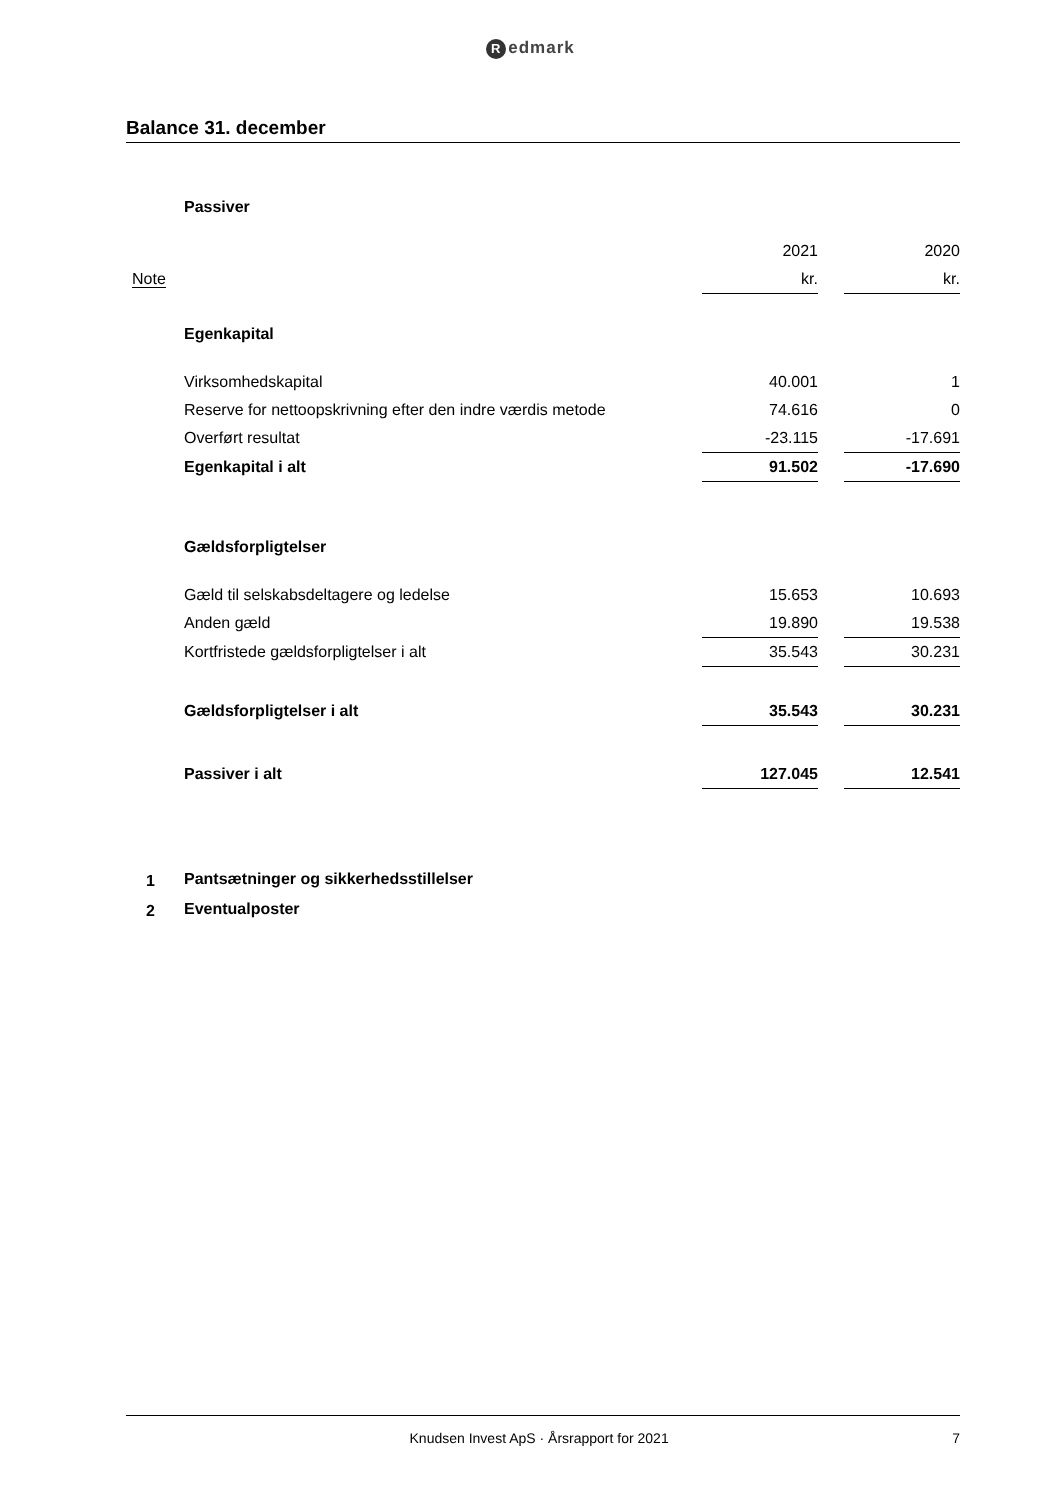Redmark
Balance 31. december
| | Passiver | | | |
| | | 2021 | | 2020 |
| Note | | kr. | | kr. |
| | Egenkapital | | | |
| | Virksomhedskapital | 40.001 | | 1 |
| | Reserve for nettoopskrivning efter den indre værdis metode | 74.616 | | 0 |
| | Overført resultat | -23.115 | | -17.691 |
| | Egenkapital i alt | 91.502 | | -17.690 |
| | Gældsforpligtelser | | | |
| | Gæld til selskabsdeltagere og ledelse | 15.653 | | 10.693 |
| | Anden gæld | 19.890 | | 19.538 |
| | Kortfristede gældsforpligtelser i alt | 35.543 | | 30.231 |
| | Gældsforpligtelser i alt | 35.543 | | 30.231 |
| | Passiver i alt | 127.045 | | 12.541 |
| 1 | Pantsætninger og sikkerhedsstillelser | | | |
| 2 | Eventualposter | | | |
Knudsen Invest ApS · Årsrapport for 2021
7